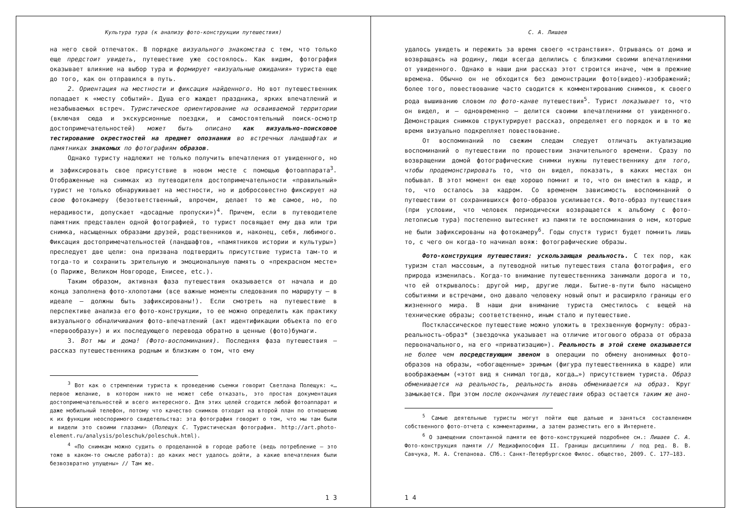Культура тура (к анализу фото-конструкции путешествия)
на него свой отпечаток. В порядке визуального знакомства с тем, что только еще предстоит увидеть, путешествие уже состоялось. Как видим, фотография оказывает влияние на выбор тура и формирует «визуальные ожидания» туриста еще до того, как он отправился в путь.
2. Ориентация на местности и фиксация найденного. Но вот путешественник попадает к «месту событий». Душа его жаждет праздника, ярких впечатлений и незабываемых встреч. Туристическое ориентирование на осваиваемой территории (включая сюда и экскурсионные поездки, и самостоятельный поиск-осмотр достопримечательностей) может быть описано как визуально-поисковое тестирование окрестностей на предмет опознания во встречных ландшафтах и памятниках знакомых по фотографиям образов.
Однако туристу надлежит не только получить впечатления от увиденного, но и зафиксировать свое присутствие в новом месте с помощью фотоаппарата<sup>3</sup>. Отображенные на снимках из путеводителя достопримечательности «правильный» турист не только обнаруживает на местности, но и добросовестно фиксирует на свою фотокамеру (безответственный, впрочем, делает то же самое, но, по нерадивости, допускает «досадные пропуски»)<sup>4</sup>. Причем, если в путеводителе памятник представлен одной фотографией, то турист посвящает ему два или три снимка, насыщенных образами друзей, родственников и, наконец, себя, любимого. Фиксация достопримечательностей (ландшафтов, «памятников истории и культуры») преследует две цели: она призвана подтвердить присутствие туриста там-то и тогда-то и сохранить зрительную и эмоциональную память о «прекрасном месте» (о Париже, Великом Новгороде, Енисее, etc.).
Таким образом, активная фаза путешествия оказывается от начала и до конца заполнена фото-хлопотами (все важные моменты следования по маршруту — в идеале — должны быть зафиксированы!). Если смотреть на путешествие в перспективе анализа его фото-конструкции, то ее можно определить как практику визуального обналичивания фото-впечатлений (акт идентификации объекта по его «первообразу») и их последующего перевода обратно в ценные (фото)бумаги.
3. Вот мы и дома! (Фото-воспоминания). Последняя фаза путешествия — рассказ путешественника родным и близким о том, что ему
<sup>3</sup> Вот как о стремлении туриста к проведению съемки говорит Светлана Полещук: «… первое желание, в котором никто не может себе отказать, это простая документация достопримечательностей и всего интересного. Для этих целей сгодится любой фотоаппарат и даже мобильный телефон, потому что качество снимков отходит на второй план по отношению к их функции неоспоримого свидетельства: эта фотография говорит о том, что мы там были и видели это своими глазами» (Полещук С. Туристическая фотография. http://art.photo-element.ru/analysis/poleschuk/poleschuk.html).
<sup>4</sup> «По снимкам можно судить о проделанной в городе работе (ведь потребление — это тоже в каком-то смысле работа): до каких мест удалось дойти, а какие впечатления были безвозвратно упущены» // Там же.
1 3
С. А. Лишаев
удалось увидеть и пережить за время своего «странствия». Отрываясь от дома и возвращаясь на родину, люди всегда делились с близкими своими впечатлениями от увиденного. Однако в наши дни рассказ этот строится иначе, чем в прежние времена. Обычно он не обходится без демонстрации фото(видео)-изображений; более того, повествование часто сводится к комментированию снимков, к своего рода вышиванию словом по фото-канве путешествия<sup>5</sup>. Турист показывает то, что он видел, и — одновременно — делится своими впечатлениями от увиденного. Демонстрация снимков структурирует рассказ, определяет его порядок и в то же время визуально подкрепляет повествование.
От воспоминаний по свежим следам следует отличать актуализацию воспоминаний о путешествии по прошествии значительного времени. Сразу по возвращении домой фотографические снимки нужны путешественнику для того, чтобы продемонстрировать то, что он видел, показать, в каких местах он побывал. В этот момент он еще хорошо помнит и то, что он вместил в кадр, и то, что осталось за кадром. Со временем зависимость воспоминаний о путешествии от сохранившихся фото-образов усиливается. Фото-образ путешествия (при условии, что человек периодически возвращается к альбому с фото-летописью тура) постепенно вытесняет из памяти те воспоминания о нем, которые не были зафиксированы на фотокамеру<sup>6</sup>. Годы спустя турист будет помнить лишь то, с чего он когда-то начинал вояж: фотографические образы.
Фото-конструкция путешествия: ускользающая реальность. С тех пор, как туризм стал массовым, а путеводной нитью путешествия стала фотография, его природа изменилась. Когда-то внимание путешественника занимали дорога и то, что ей открывалось: другой мир, другие люди. Бытие-в-пути было насыщено событиями и встречами, оно давало человеку новый опыт и расширяло границы его жизненного мира. В наши дни внимание туриста сместилось с вещей на технические образы; соответственно, иным стало и путешествие.
Постклассическое путешествие можно уложить в трехзвенную формулу: образ-реальность-образ* (звездочка указывает на отличие итогового образа от образа первоначального, на его «приватизацию»). Реальность в этой схеме оказывается не более чем посредствующим звеном в операции по обмену анонимных фото-образов на образы, «обогащенные» зримым (фигура путешественника в кадре) или воображаемым («этот вид я снимал тогда, когда…») присутствием туриста. Образ обменивается на реальность, реальность вновь обменивается на образ. Круг замыкается. При этом после окончания путешествия образ остается таким же ано-
<sup>5</sup> Самые деятельные туристы могут пойти еще дальше и заняться составлением собственного фото-отчета с комментариями, а затем разместить его в Интернете.
<sup>6</sup> О замещении спонтанной памяти ее фото-конструкцией подробнее см.: Лишаев С. А. Фото-конструкция памяти // Медиафилософия II. Границы дисциплины / под ред. В. В. Савчука, М. А. Степанова. СПб.: Санкт-Петербургское Филос. общество, 2009. С. 177–183.
1 4